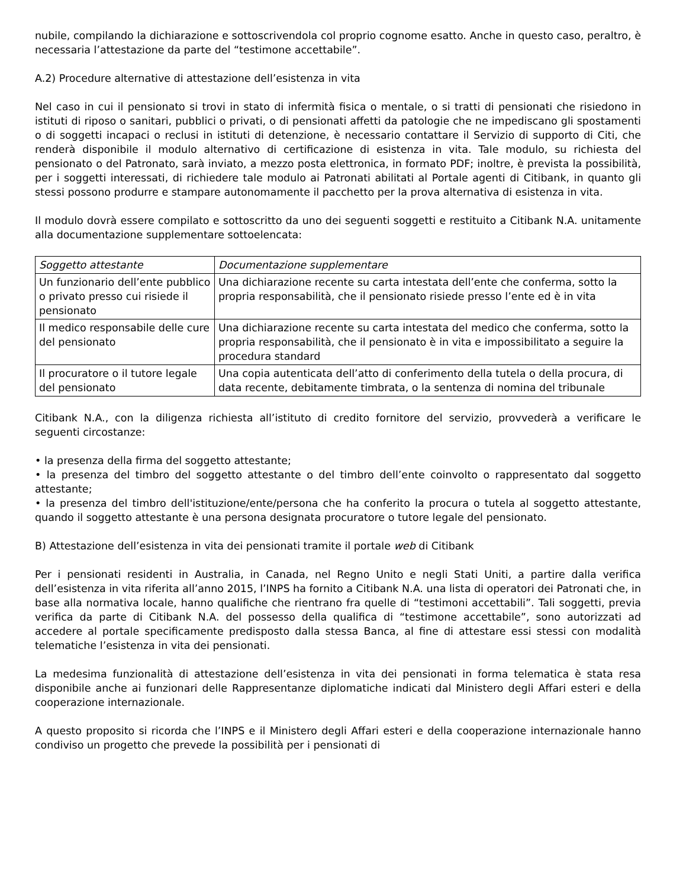nubile, compilando la dichiarazione e sottoscrivendola col proprio cognome esatto. Anche in questo caso, peraltro, è necessaria l’attestazione da parte del “testimone accettabile”.
A.2) Procedure alternative di attestazione dell’esistenza in vita
Nel caso in cui il pensionato si trovi in stato di infermità fisica o mentale, o si tratti di pensionati che risiedono in istituti di riposo o sanitari, pubblici o privati, o di pensionati affetti da patologie che ne impediscano gli spostamenti o di soggetti incapaci o reclusi in istituti di detenzione, è necessario contattare il Servizio di supporto di Citi, che renderà disponibile il modulo alternativo di certificazione di esistenza in vita. Tale modulo, su richiesta del pensionato o del Patronato, sarà inviato, a mezzo posta elettronica, in formato PDF; inoltre, è prevista la possibilità, per i soggetti interessati, di richiedere tale modulo ai Patronati abilitati al Portale agenti di Citibank, in quanto gli stessi possono produrre e stampare autonomamente il pacchetto per la prova alternativa di esistenza in vita.
Il modulo dovrà essere compilato e sottoscritto da uno dei seguenti soggetti e restituito a Citibank N.A. unitamente alla documentazione supplementare sottoelencata:
| Soggetto attestante | Documentazione supplementare |
| --- | --- |
| Un funzionario dell’ente pubblico o privato presso cui risiede il pensionato | Una dichiarazione recente su carta intestata dell’ente che conferma, sotto la propria responsabilità, che il pensionato risiede presso l’ente ed è in vita |
| Il medico responsabile delle cure del pensionato | Una dichiarazione recente su carta intestata del medico che conferma, sotto la propria responsabilità, che il pensionato è in vita e impossibilitato a seguire la procedura standard |
| Il procuratore o il tutore legale del pensionato | Una copia autenticata dell’atto di conferimento della tutela o della procura, di data recente, debitamente timbrata, o la sentenza di nomina del tribunale |
Citibank N.A., con la diligenza richiesta all’istituto di credito fornitore del servizio, provvederà a verificare le seguenti circostanze:
• la presenza della firma del soggetto attestante;
• la presenza del timbro del soggetto attestante o del timbro dell’ente coinvolto o rappresentato dal soggetto attestante;
• la presenza del timbro dell'istituzione/ente/persona che ha conferito la procura o tutela al soggetto attestante, quando il soggetto attestante è una persona designata procuratore o tutore legale del pensionato.
B) Attestazione dell’esistenza in vita dei pensionati tramite il portale web di Citibank
Per i pensionati residenti in Australia, in Canada, nel Regno Unito e negli Stati Uniti, a partire dalla verifica dell’esistenza in vita riferita all’anno 2015, l’INPS ha fornito a Citibank N.A. una lista di operatori dei Patronati che, in base alla normativa locale, hanno qualifiche che rientrano fra quelle di “testimoni accettabili”. Tali soggetti, previa verifica da parte di Citibank N.A. del possesso della qualifica di “testimone accettabile”, sono autorizzati ad accedere al portale specificamente predisposto dalla stessa Banca, al fine di attestare essi stessi con modalità telematiche l’esistenza in vita dei pensionati.
La medesima funzionalità di attestazione dell’esistenza in vita dei pensionati in forma telematica è stata resa disponibile anche ai funzionari delle Rappresentanze diplomatiche indicati dal Ministero degli Affari esteri e della cooperazione internazionale.
A questo proposito si ricorda che l’INPS e il Ministero degli Affari esteri e della cooperazione internazionale hanno condiviso un progetto che prevede la possibilità per i pensionati di